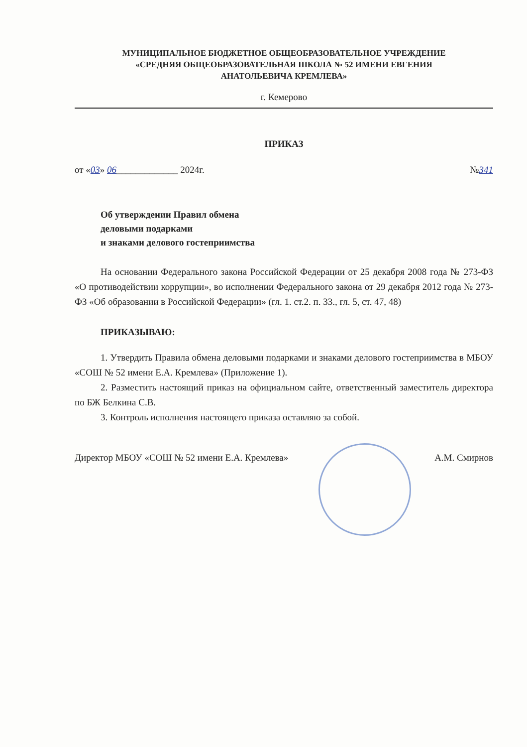МУНИЦИПАЛЬНОЕ БЮДЖЕТНОЕ ОБЩЕОБРАЗОВАТЕЛЬНОЕ УЧРЕЖДЕНИЕ
«СРЕДНЯЯ ОБЩЕОБРАЗОВАТЕЛЬНАЯ ШКОЛА № 52 ИМЕНИ ЕВГЕНИЯ
АНАТОЛЬЕВИЧА КРЕМЛЕВА»
г. Кемерово
ПРИКАЗ
от «03» 06_____________ 2024г. №341
Об утверждении Правил обмена
деловыми подарками
и знаками делового гостеприимства
На основании Федерального закона Российской Федерации от 25 декабря 2008 года № 273-ФЗ «О противодействии коррупции», во исполнении Федерального закона от 29 декабря 2012 года № 273-ФЗ «Об образовании в Российской Федерации» (гл. 1. ст.2. п. 33., гл. 5, ст. 47, 48)
ПРИКАЗЫВАЮ:
1. Утвердить Правила обмена деловыми подарками и знаками делового гостеприимства в МБОУ «СОШ № 52 имени Е.А. Кремлева» (Приложение 1).
2. Разместить настоящий приказ на официальном сайте, ответственный заместитель директора по БЖ Белкина С.В.
3. Контроль исполнения настоящего приказа оставляю за собой.
Директор МБОУ «СОШ № 52 имени Е.А. Кремлева» А.М. Смирнов